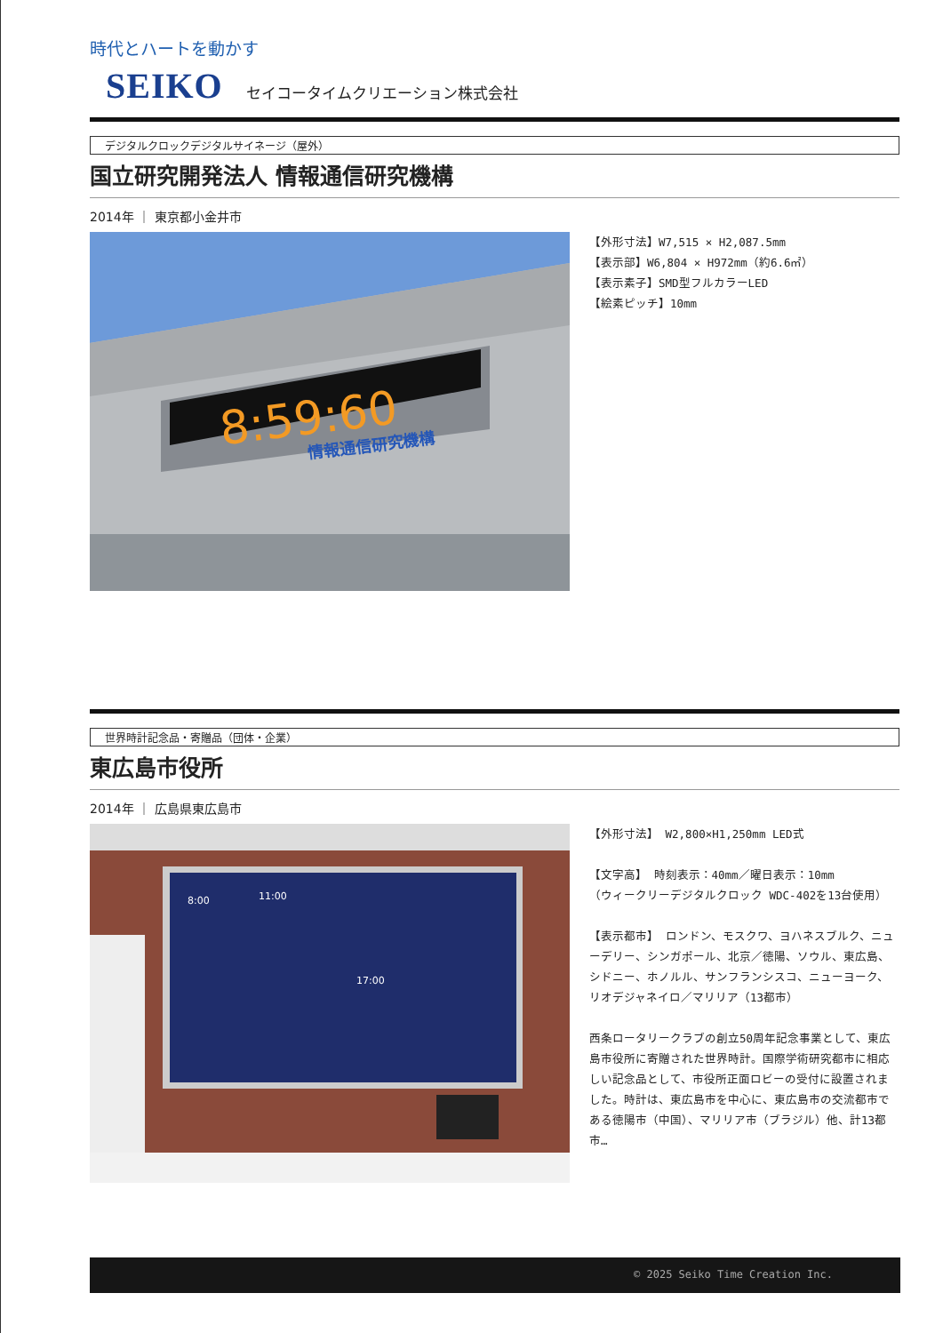時代とハートを動かす
SEIKO セイコータイムクリエーション株式会社
デジタルクロックデジタルサイネージ（屋外）
国立研究開発法人 情報通信研究機構
2014年 ｜ 東京都小金井市
8:59:60
情報通信研究機構
【外形寸法】W7,515 × H2,087.5mm
【表示部】W6,804 × H972mm（約6.6㎡）
【表示素子】SMD型フルカラーLED
【絵素ピッチ】10mm
世界時計記念品・寄贈品（団体・企業）
東広島市役所
2014年 ｜ 広島県東広島市
8:00
11:00
17:00
【外形寸法】 W2,800×H1,250mm LED式
【文字高】 時刻表示：40mm／曜日表示：10mm
（ウィークリーデジタルクロック WDC-402を13台使用）
【表示都市】 ロンドン、モスクワ、ヨハネスブルク、ニューデリー、シンガポール、北京／徳陽、ソウル、東広島、シドニー、ホノルル、サンフランシスコ、ニューヨーク、リオデジャネイロ／マリリア（13都市）
西条ロータリークラブの創立50周年記念事業として、東広島市役所に寄贈された世界時計。国際学術研究都市に相応しい記念品として、市役所正面ロビーの受付に設置されました。時計は、東広島市を中心に、東広島市の交流都市である徳陽市（中国）、マリリア市（ブラジル）他、計13都市…
© 2025 Seiko Time Creation Inc.